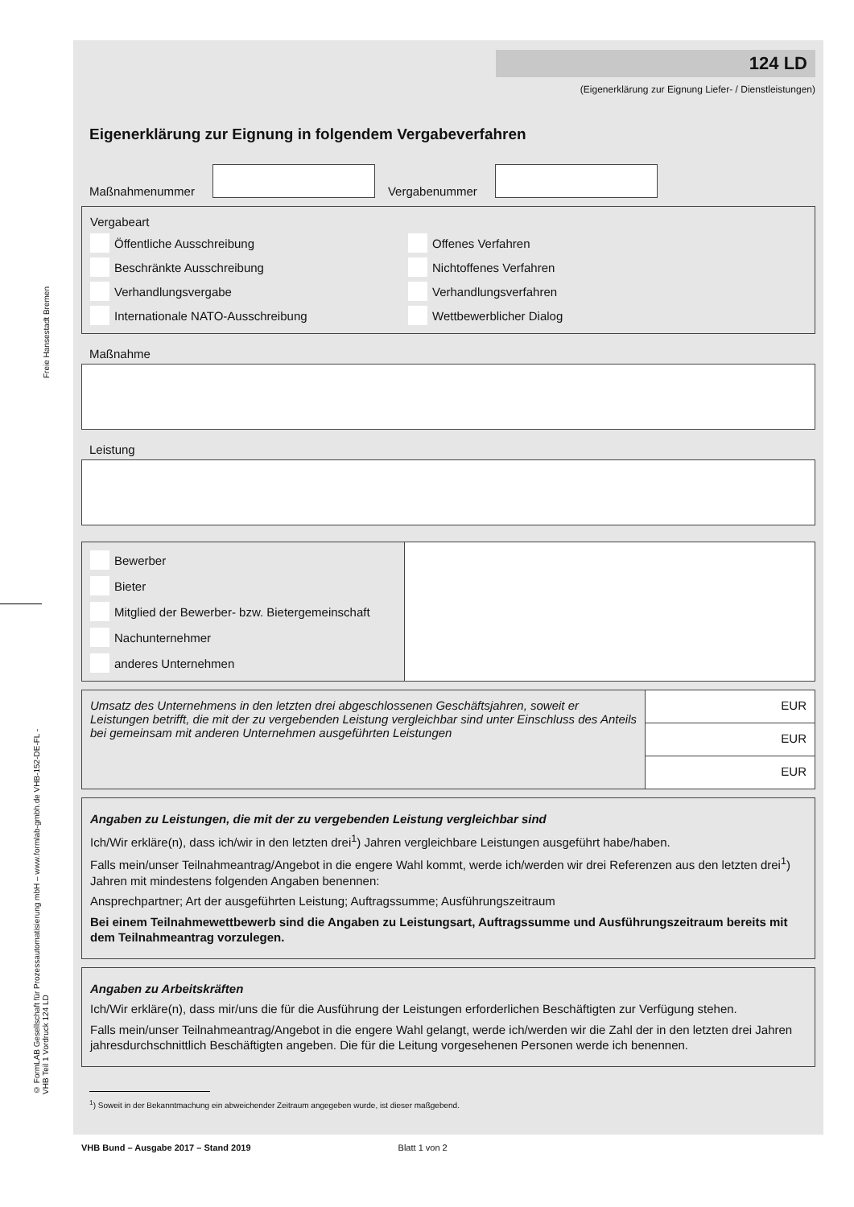Freie Hansestadt Bremen
© FormLAB Gesellschaft für Prozessautomatisierung mbH – www.formlab-gmbh.de VHB-152-DE-FL - VHB Teil 1 Vordruck 124 LD
124 LD
(Eigenerklärung zur Eignung Liefer- / Dienstleistungen)
Eigenerklärung zur Eignung in folgendem Vergabeverfahren
Maßnahmenummer
Vergabenummer
Vergabeart
Öffentliche Ausschreibung
Offenes Verfahren
Beschränkte Ausschreibung
Nichtoffenes Verfahren
Verhandlungsvergabe
Verhandlungsverfahren
Internationale NATO-Ausschreibung
Wettbewerblicher Dialog
Maßnahme
Leistung
| Bewerber Bieter Mitglied der Bewerber- bzw. Bietergemeinschaft Nachunternehmer anderes Unternehmen | |
| Umsatz des Unternehmens in den letzten drei abgeschlossenen Geschäftsjahren, soweit er Leistungen betrifft, die mit der zu vergebenden Leistung vergleichbar sind unter Einschluss des Anteils bei gemeinsam mit anderen Unternehmen ausgeführten Leistungen | EUR |
| | EUR |
| | EUR |
Angaben zu Leistungen, die mit der zu vergebenden Leistung vergleichbar sind
Ich/Wir erkläre(n), dass ich/wir in den letzten drei<sup>1</sup>) Jahren vergleichbare Leistungen ausgeführt habe/haben.
Falls mein/unser Teilnahmeantrag/Angebot in die engere Wahl kommt, werde ich/werden wir drei Referenzen aus den letzten drei<sup>1</sup>) Jahren mit mindestens folgenden Angaben benennen:
Ansprechpartner; Art der ausgeführten Leistung; Auftragssumme; Ausführungszeitraum
Bei einem Teilnahmewettbewerb sind die Angaben zu Leistungsart, Auftragssumme und Ausführungszeitraum bereits mit dem Teilnahmeantrag vorzulegen.
Angaben zu Arbeitskräften
Ich/Wir erkläre(n), dass mir/uns die für die Ausführung der Leistungen erforderlichen Beschäftigten zur Verfügung stehen.
Falls mein/unser Teilnahmeantrag/Angebot in die engere Wahl gelangt, werde ich/werden wir die Zahl der in den letzten drei Jahren jahresdurchschnittlich Beschäftigten angeben. Die für die Leitung vorgesehenen Personen werde ich benennen.
<sup>1</sup>) Soweit in der Bekanntmachung ein abweichender Zeitraum angegeben wurde, ist dieser maßgebend.
VHB Bund – Ausgabe 2017 – Stand 2019 Blatt 1 von 2